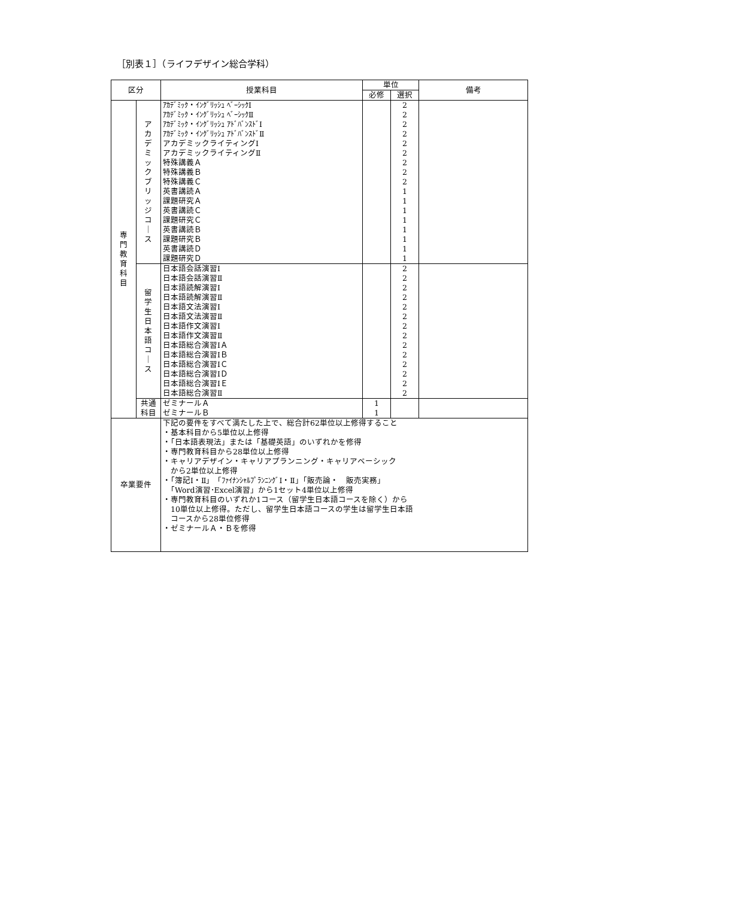［別表１］（ライフデザイン総合学科）
| 区分 | | 授業科目 | 単位 | | 備考 |
| --- | --- | --- | --- | --- | --- |
| | | | 必修 | 選択 | |
| 専 門 教 育 科 目 | ア カ デ ミ ッ ク ブ リ ッ ジ コ ｜ ス | ｱｶﾃﾞﾐｯｸ・ｲﾝｸﾞﾘｯｼｭ ﾍﾞｰｼｯｸⅠ ｱｶﾃﾞﾐｯｸ・ｲﾝｸﾞﾘｯｼｭ ﾍﾞｰｼｯｸⅡ ｱｶﾃﾞﾐｯｸ・ｲﾝｸﾞﾘｯｼｭ ｱﾄﾞﾊﾞﾝｽﾄﾞⅠ ｱｶﾃﾞﾐｯｸ・ｲﾝｸﾞﾘｯｼｭ ｱﾄﾞﾊﾞﾝｽﾄﾞⅡ アカデミックライティングⅠ アカデミックライティングⅡ 特殊講義Ａ 特殊講義Ｂ 特殊講義Ｃ 英書講読Ａ 課題研究Ａ 英書講読Ｃ 課題研究Ｃ 英書講読Ｂ 課題研究Ｂ 英書講読Ｄ 課題研究Ｄ | | 2 2 2 2 2 2 2 2 2 1 1 1 1 1 1 1 1 | |
| | 留 学 生 日 本 語 コ ｜ ス | 日本語会話演習Ⅰ 日本語会話演習Ⅱ 日本語読解演習Ⅰ 日本語読解演習Ⅱ 日本語文法演習Ⅰ 日本語文法演習Ⅱ 日本語作文演習Ⅰ 日本語作文演習Ⅱ 日本語総合演習ⅠＡ 日本語総合演習ⅠＢ 日本語総合演習ⅠＣ 日本語総合演習ⅠＤ 日本語総合演習ⅠＥ 日本語総合演習Ⅱ | | 2 2 2 2 2 2 2 2 2 2 2 2 2 2 | |
| | 共通 科目 | ゼミナールＡ ゼミナールＢ | 1 1 | | |
| 卒業要件 | | 下記の要件をすべて満たした上で、総合計62単位以上修得すること ・基本科目から5単位以上修得 ・「日本語表現法」または「基礎英語」のいずれかを修得 ・専門教育科目から28単位以上修得 ・キャリアデザイン・キャリアプランニング・キャリアベーシック から2単位以上修得 ・「簿記Ⅰ・Ⅱ」「ﾌｧｲﾅﾝｼｬﾙﾌﾟﾗﾝﾆﾝｸﾞⅠ・Ⅱ」「販売論・ 販売実務」 「Word演習･Excel演習」から1セット4単位以上修得 ・専門教育科目のいずれか1コース（留学生日本語コースを除く）から 10単位以上修得。ただし、留学生日本語コースの学生は留学生日本語 コースから28単位修得 ・ゼミナールＡ・Ｂを修得 | | | |